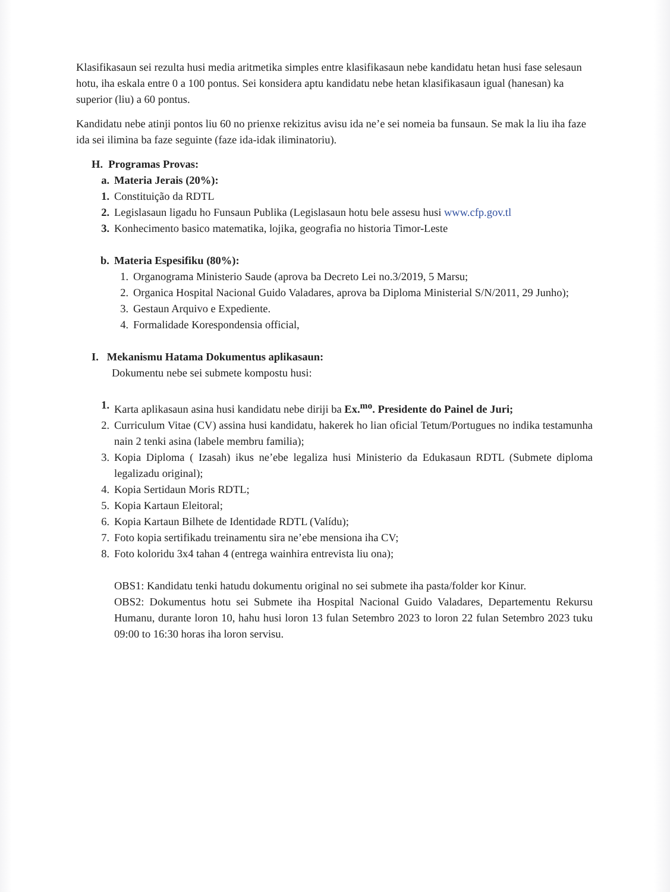Klasifikasaun sei rezulta husi media aritmetika simples entre klasifikasaun nebe kandidatu hetan husi fase selesaun hotu, iha eskala entre 0 a 100 pontus. Sei konsidera aptu kandidatu nebe hetan klasifikasaun igual (hanesan) ka superior (liu) a 60 pontus.
Kandidatu nebe atinji pontos liu 60 no prienxe rekizitus avisu ida ne’e sei nomeia ba funsaun. Se mak la liu iha faze ida sei ilimina ba faze seguinte (faze ida-idak iliminatoriu).
H. Programas Provas:
a. Materia Jerais (20%):
1. Constituição da RDTL
2. Legislasaun ligadu ho Funsaun Publika (Legislasaun hotu bele assesu husi www.cfp.gov.tl
3. Konhecimento basico matematika, lojika, geografia no historia Timor-Leste
b. Materia Espesifiku (80%):
1. Organograma Ministerio Saude (aprova ba Decreto Lei no.3/2019, 5 Marsu;
2. Organica Hospital Nacional Guido Valadares, aprova ba Diploma Ministerial S/N/2011, 29 Junho);
3. Gestaun Arquivo e Expediente.
4. Formalidade Korespondensia official,
I. Mekanismu Hatama Dokumentus aplikasaun:
Dokumentu nebe sei submete kompostu husi:
1. Karta aplikasaun asina husi kandidatu nebe diriji ba Ex.<sup>mo</sup>. Presidente do Painel de Juri;
2. Curriculum Vitae (CV) assina husi kandidatu, hakerek ho lian oficial Tetum/Portugues no indika testamunha nain 2 tenki asina (labele membru familia);
3. Kopia Diploma ( Izasah) ikus ne’ebe legaliza husi Ministerio da Edukasaun RDTL (Submete diploma legalizadu original);
4. Kopia Sertidaun Moris RDTL;
5. Kopia Kartaun Eleitoral;
6. Kopia Kartaun Bilhete de Identidade RDTL (Valídu);
7. Foto kopia sertifikadu treinamentu sira ne’ebe mensiona iha CV;
8. Foto koloridu 3x4 tahan 4 (entrega wainhira entrevista liu ona);
OBS1: Kandidatu tenki hatudu dokumentu original no sei submete iha pasta/folder kor Kinur.
OBS2: Dokumentus hotu sei Submete iha Hospital Nacional Guido Valadares, Departementu Rekursu Humanu, durante loron 10, hahu husi loron 13 fulan Setembro 2023 to loron 22 fulan Setembro 2023 tuku 09:00 to 16:30 horas iha loron servisu.